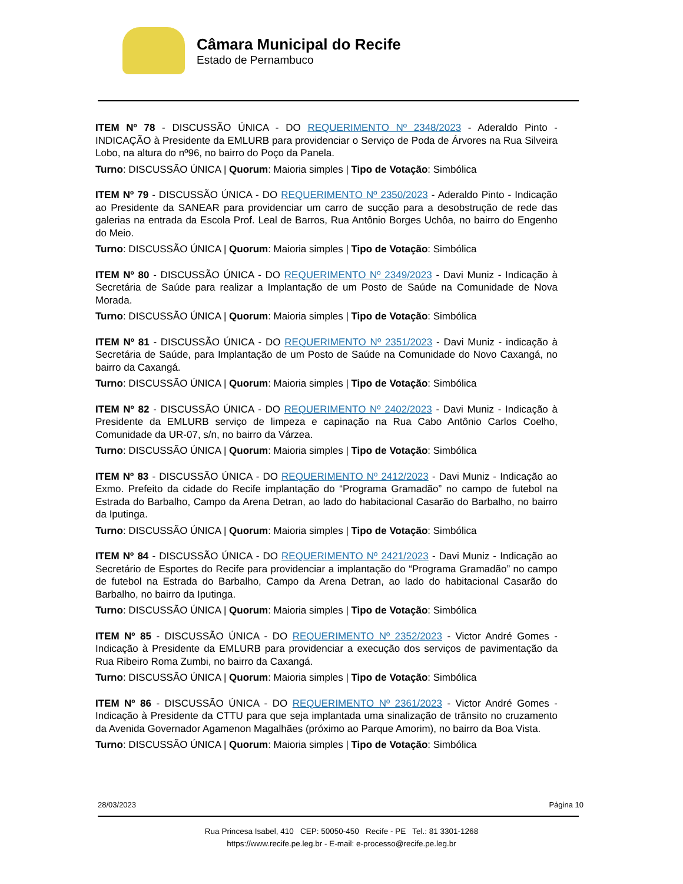Câmara Municipal do Recife
Estado de Pernambuco
ITEM Nº 78 - DISCUSSÃO ÚNICA - DO REQUERIMENTO Nº 2348/2023 - Aderaldo Pinto - INDICAÇÃO à Presidente da EMLURB para providenciar o Serviço de Poda de Árvores na Rua Silveira Lobo, na altura do nº96, no bairro do Poço da Panela.
Turno: DISCUSSÃO ÚNICA | Quorum: Maioria simples | Tipo de Votação: Simbólica
ITEM Nº 79 - DISCUSSÃO ÚNICA - DO REQUERIMENTO Nº 2350/2023 - Aderaldo Pinto - Indicação ao Presidente da SANEAR para providenciar um carro de sucção para a desobstrução de rede das galerias na entrada da Escola Prof. Leal de Barros, Rua Antônio Borges Uchôa, no bairro do Engenho do Meio.
Turno: DISCUSSÃO ÚNICA | Quorum: Maioria simples | Tipo de Votação: Simbólica
ITEM Nº 80 - DISCUSSÃO ÚNICA - DO REQUERIMENTO Nº 2349/2023 - Davi Muniz - Indicação à Secretária de Saúde para realizar a Implantação de um Posto de Saúde na Comunidade de Nova Morada.
Turno: DISCUSSÃO ÚNICA | Quorum: Maioria simples | Tipo de Votação: Simbólica
ITEM Nº 81 - DISCUSSÃO ÚNICA - DO REQUERIMENTO Nº 2351/2023 - Davi Muniz - indicação à Secretária de Saúde, para Implantação de um Posto de Saúde na Comunidade do Novo Caxangá, no bairro da Caxangá.
Turno: DISCUSSÃO ÚNICA | Quorum: Maioria simples | Tipo de Votação: Simbólica
ITEM Nº 82 - DISCUSSÃO ÚNICA - DO REQUERIMENTO Nº 2402/2023 - Davi Muniz - Indicação à Presidente da EMLURB serviço de limpeza e capinação na Rua Cabo Antônio Carlos Coelho, Comunidade da UR-07, s/n, no bairro da Várzea.
Turno: DISCUSSÃO ÚNICA | Quorum: Maioria simples | Tipo de Votação: Simbólica
ITEM Nº 83 - DISCUSSÃO ÚNICA - DO REQUERIMENTO Nº 2412/2023 - Davi Muniz - Indicação ao Exmo. Prefeito da cidade do Recife implantação do “Programa Gramadão” no campo de futebol na Estrada do Barbalho, Campo da Arena Detran, ao lado do habitacional Casarão do Barbalho, no bairro da Iputinga.
Turno: DISCUSSÃO ÚNICA | Quorum: Maioria simples | Tipo de Votação: Simbólica
ITEM Nº 84 - DISCUSSÃO ÚNICA - DO REQUERIMENTO Nº 2421/2023 - Davi Muniz - Indicação ao Secretário de Esportes do Recife para providenciar a implantação do “Programa Gramadão” no campo de futebol na Estrada do Barbalho, Campo da Arena Detran, ao lado do habitacional Casarão do Barbalho, no bairro da Iputinga.
Turno: DISCUSSÃO ÚNICA | Quorum: Maioria simples | Tipo de Votação: Simbólica
ITEM Nº 85 - DISCUSSÃO ÚNICA - DO REQUERIMENTO Nº 2352/2023 - Victor André Gomes - Indicação à Presidente da EMLURB para providenciar a execução dos serviços de pavimentação da Rua Ribeiro Roma Zumbi, no bairro da Caxangá.
Turno: DISCUSSÃO ÚNICA | Quorum: Maioria simples | Tipo de Votação: Simbólica
ITEM Nº 86 - DISCUSSÃO ÚNICA - DO REQUERIMENTO Nº 2361/2023 - Victor André Gomes - Indicação à Presidente da CTTU para que seja implantada uma sinalização de trânsito no cruzamento da Avenida Governador Agamenon Magalhães (próximo ao Parque Amorim), no bairro da Boa Vista.
Turno: DISCUSSÃO ÚNICA | Quorum: Maioria simples | Tipo de Votação: Simbólica
28/03/2023 Página 10
Rua Princesa Isabel, 410 CEP: 50050-450 Recife - PE Tel.: 81 3301-1268
https://www.recife.pe.leg.br - E-mail: e-processo@recife.pe.leg.br